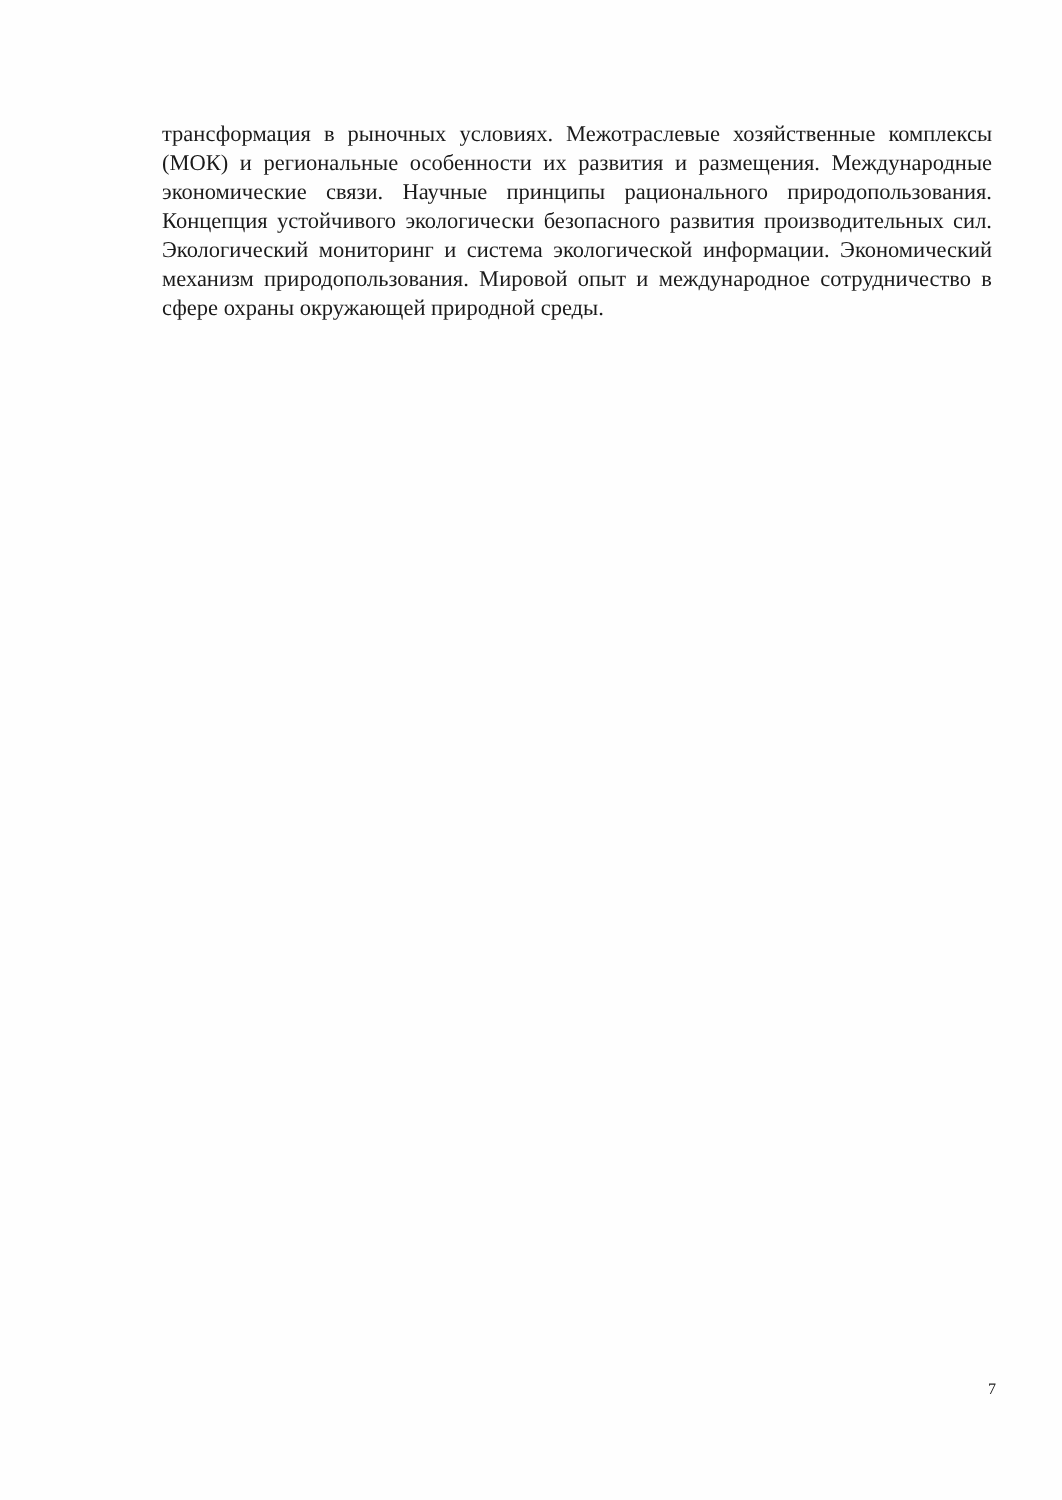трансформация в рыночных условиях. Межотраслевые хозяйственные комплексы (МОК) и региональные особенности их развития и размещения. Международные экономические связи. Научные принципы рационального природопользования. Концепция устойчивого экологически безопасного развития производительных сил. Экологический мониторинг и система экологической информации. Экономический механизм природопользования. Мировой опыт и международное сотрудничество в сфере охраны окружающей природной среды.
7